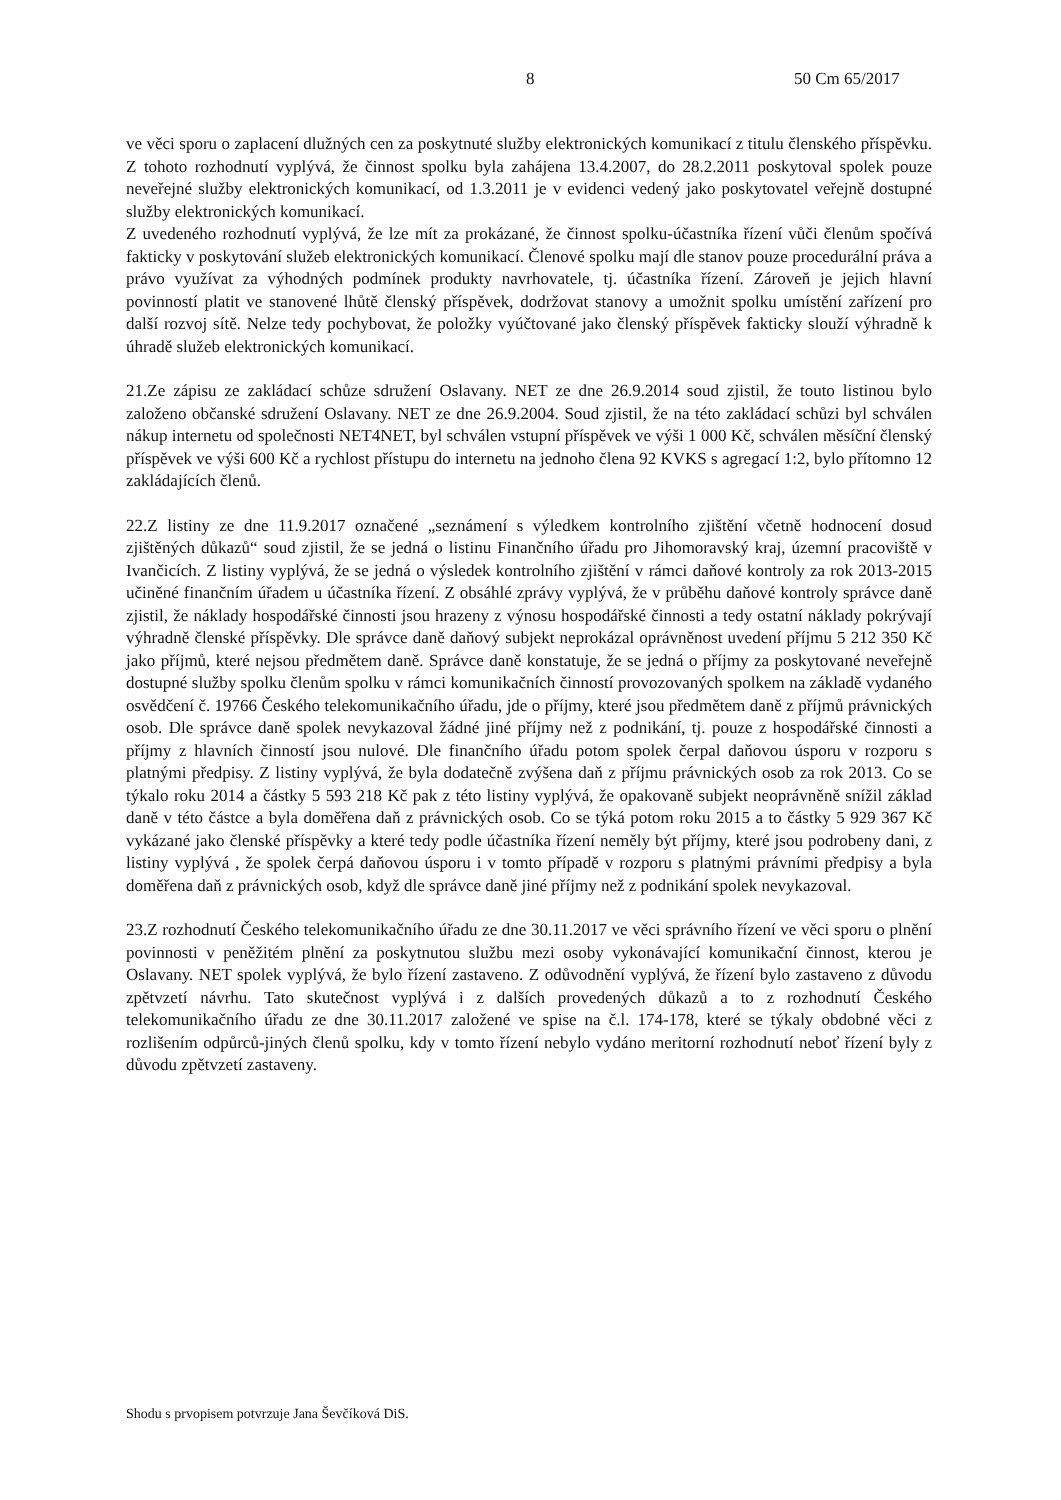8 50 Cm 65/2017
ve věci sporu o zaplacení dlužných cen za poskytnuté služby elektronických komunikací z titulu členského příspěvku. Z tohoto rozhodnutí vyplývá, že činnost spolku byla zahájena 13.4.2007, do 28.2.2011 poskytoval spolek pouze neveřejné služby elektronických komunikací, od 1.3.2011 je v evidenci vedený jako poskytovatel veřejně dostupné služby elektronických komunikací.
Z uvedeného rozhodnutí vyplývá, že lze mít za prokázané, že činnost spolku-účastníka řízení vůči členům spočívá fakticky v poskytování služeb elektronických komunikací. Členové spolku mají dle stanov pouze procedurální práva a právo využívat za výhodných podmínek produkty navrhovatele, tj. účastníka řízení. Zároveň je jejich hlavní povinností platit ve stanovené lhůtě členský příspěvek, dodržovat stanovy a umožnit spolku umístění zařízení pro další rozvoj sítě. Nelze tedy pochybovat, že položky vyúčtované jako členský příspěvek fakticky slouží výhradně k úhradě služeb elektronických komunikací.
21.Ze zápisu ze zakládací schůze sdružení Oslavany. NET ze dne 26.9.2014 soud zjistil, že touto listinou bylo založeno občanské sdružení Oslavany. NET ze dne 26.9.2004. Soud zjistil, že na této zakládací schůzi byl schválen nákup internetu od společnosti NET4NET, byl schválen vstupní příspěvek ve výši 1 000 Kč, schválen měsíční členský příspěvek ve výši 600 Kč a rychlost přístupu do internetu na jednoho člena 92 KVKS s agregací 1:2, bylo přítomno 12 zakládajících členů.
22.Z listiny ze dne 11.9.2017 označené „seznámení s výledkem kontrolního zjištění včetně hodnocení dosud zjištěných důkazů“ soud zjistil, že se jedná o listinu Finančního úřadu pro Jihomoravský kraj, územní pracoviště v Ivančicích. Z listiny vyplývá, že se jedná o výsledek kontrolního zjištění v rámci daňové kontroly za rok 2013-2015 učiněné finančním úřadem u účastníka řízení. Z obsáhlé zprávy vyplývá, že v průběhu daňové kontroly správce daně zjistil, že náklady hospodářské činnosti jsou hrazeny z výnosu hospodářské činnosti a tedy ostatní náklady pokrývají výhradně členské příspěvky. Dle správce daně daňový subjekt neprokázal oprávněnost uvedení příjmu 5 212 350 Kč jako příjmů, které nejsou předmětem daně. Správce daně konstatuje, že se jedná o příjmy za poskytované neveřejně dostupné služby spolku členům spolku v rámci komunikačních činností provozovaných spolkem na základě vydaného osvědčení č. 19766 Českého telekomunikačního úřadu, jde o příjmy, které jsou předmětem daně z příjmů právnických osob. Dle správce daně spolek nevykazoval žádné jiné příjmy než z podnikání, tj. pouze z hospodářské činnosti a příjmy z hlavních činností jsou nulové. Dle finančního úřadu potom spolek čerpal daňovou úsporu v rozporu s platnými předpisy. Z listiny vyplývá, že byla dodatečně zvýšena daň z příjmu právnických osob za rok 2013. Co se týkalo roku 2014 a částky 5 593 218 Kč pak z této listiny vyplývá, že opakovaně subjekt neoprávněně snížil základ daně v této částce a byla doměřena daň z právnických osob. Co se týká potom roku 2015 a to částky 5 929 367 Kč vykázané jako členské příspěvky a které tedy podle účastníka řízení neměly být příjmy, které jsou podrobeny dani, z listiny vyplývá , že spolek čerpá daňovou úsporu i v tomto případě v rozporu s platnými právními předpisy a byla doměřena daň z právnických osob, když dle správce daně jiné příjmy než z podnikání spolek nevykazoval.
23.Z rozhodnutí Českého telekomunikačního úřadu ze dne 30.11.2017 ve věci správního řízení ve věci sporu o plnění povinnosti v peněžitém plnění za poskytnutou službu mezi osoby vykonávající komunikační činnost, kterou je Oslavany. NET spolek vyplývá, že bylo řízení zastaveno. Z odůvodnění vyplývá, že řízení bylo zastaveno z důvodu zpětvzetí návrhu. Tato skutečnost vyplývá i z dalších provedených důkazů a to z rozhodnutí Českého telekomunikačního úřadu ze dne 30.11.2017 založené ve spise na č.l. 174-178, které se týkaly obdobné věci z rozlišením odpůrců-jiných členů spolku, kdy v tomto řízení nebylo vydáno meritorní rozhodnutí neboť řízení byly z důvodu zpětvzetí zastaveny.
Shodu s prvopisem potvrzuje Jana Ševčíková DiS.